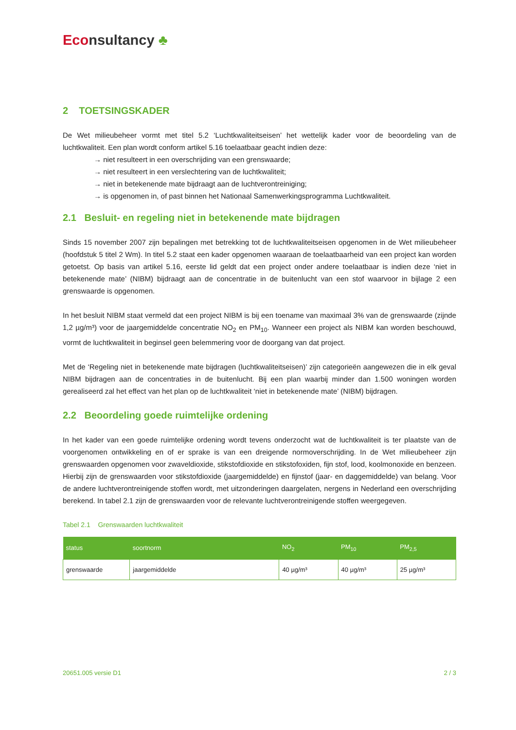Econsultancy ♣
2 TOETSINGSKADER
De Wet milieubeheer vormt met titel 5.2 ‘Luchtkwaliteitseisen’ het wettelijk kader voor de beoordeling van de luchtkwaliteit. Een plan wordt conform artikel 5.16 toelaatbaar geacht indien deze:
→ niet resulteert in een overschrijding van een grenswaarde;
→ niet resulteert in een verslechtering van de luchtkwaliteit;
→ niet in betekenende mate bijdraagt aan de luchtverontreiniging;
→ is opgenomen in, of past binnen het Nationaal Samenwerkingsprogramma Luchtkwaliteit.
2.1 Besluit- en regeling niet in betekenende mate bijdragen
Sinds 15 november 2007 zijn bepalingen met betrekking tot de luchtkwaliteitseisen opgenomen in de Wet milieubeheer (hoofdstuk 5 titel 2 Wm). In titel 5.2 staat een kader opgenomen waaraan de toelaatbaarheid van een project kan worden getoetst. Op basis van artikel 5.16, eerste lid geldt dat een project onder andere toelaatbaar is indien deze ‘niet in betekenende mate’ (NIBM) bijdraagt aan de concentratie in de buitenlucht van een stof waarvoor in bijlage 2 een grenswaarde is opgenomen.
In het besluit NIBM staat vermeld dat een project NIBM is bij een toename van maximaal 3% van de grenswaarde (zijnde 1,2 µg/m³) voor de jaargemiddelde concentratie NO<sub>2</sub> en PM<sub>10</sub>. Wanneer een project als NIBM kan worden beschouwd, vormt de luchtkwaliteit in beginsel geen belemmering voor de doorgang van dat project.
Met de ‘Regeling niet in betekenende mate bijdragen (luchtkwaliteitseisen)’ zijn categorieën aangewezen die in elk geval NIBM bijdragen aan de concentraties in de buitenlucht. Bij een plan waarbij minder dan 1.500 woningen worden gerealiseerd zal het effect van het plan op de luchtkwaliteit ‘niet in betekenende mate’ (NIBM) bijdragen.
2.2 Beoordeling goede ruimtelijke ordening
In het kader van een goede ruimtelijke ordening wordt tevens onderzocht wat de luchtkwaliteit is ter plaatste van de voorgenomen ontwikkeling en of er sprake is van een dreigende normoverschrijding. In de Wet milieubeheer zijn grenswaarden opgenomen voor zwaveldioxide, stikstofdioxide en stikstofoxiden, fijn stof, lood, koolmonoxide en benzeen. Hierbij zijn de grenswaarden voor stikstofdioxide (jaargemiddelde) en fijnstof (jaar- en daggemiddelde) van belang. Voor de andere luchtverontreinigende stoffen wordt, met uitzonderingen daargelaten, nergens in Nederland een overschrijding berekend. In tabel 2.1 zijn de grenswaarden voor de relevante luchtverontreinigende stoffen weergegeven.
Tabel 2.1 Grenswaarden luchtkwaliteit
| status | soortnorm | NO<sub>2</sub> | PM<sub>10</sub> | PM<sub>2,5</sub> |
| --- | --- | --- | --- | --- |
| grenswaarde | jaargemiddelde | 40 µg/m³ | 40 µg/m³ | 25 µg/m³ |
20651.005 versie D1 2 / 3